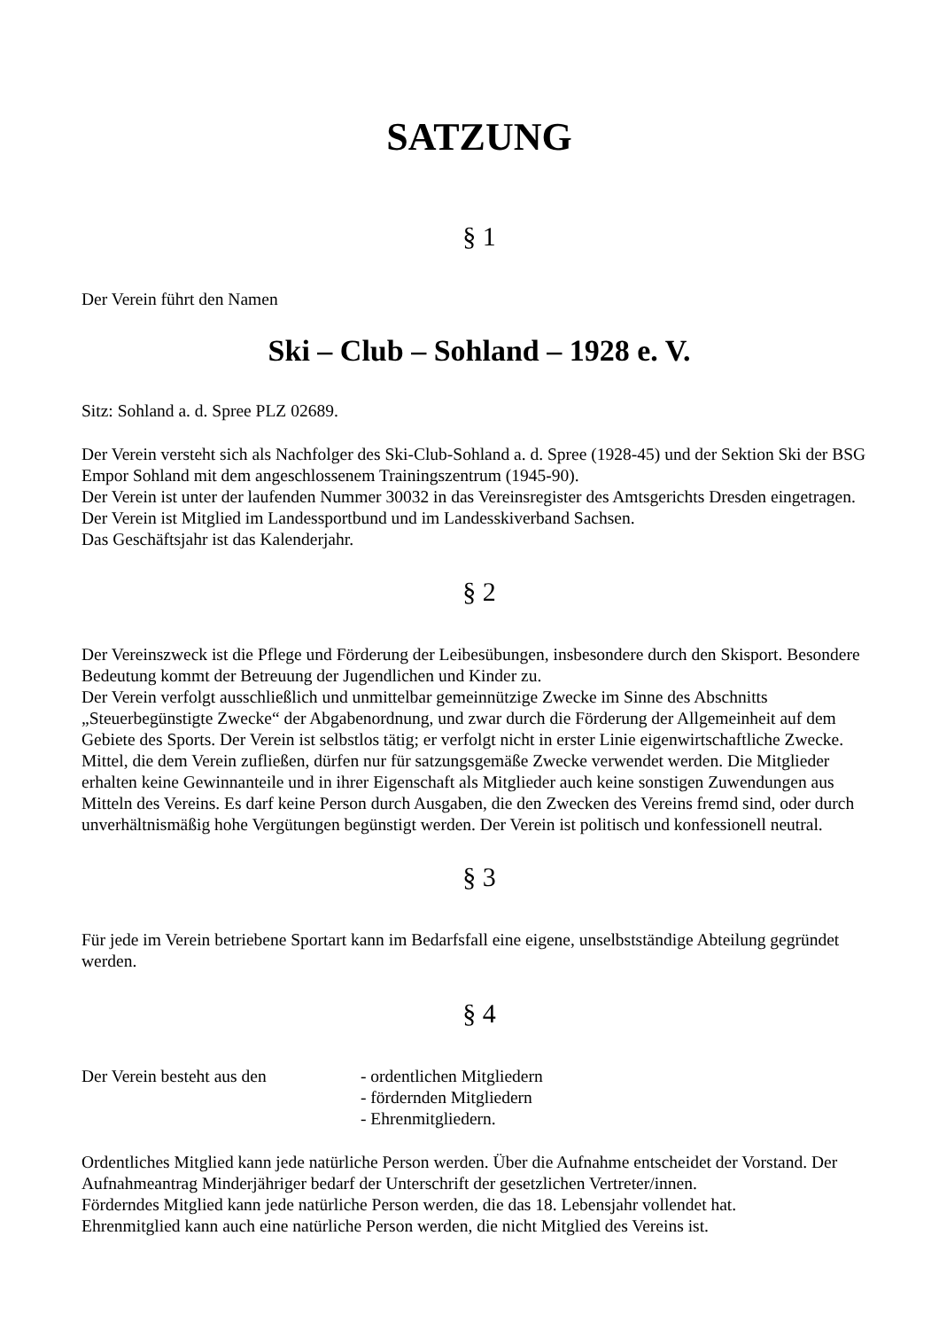SATZUNG
§ 1
Der Verein führt den Namen
Ski – Club – Sohland – 1928 e. V.
Sitz: Sohland a. d. Spree PLZ 02689.
Der Verein versteht sich als Nachfolger des Ski-Club-Sohland a. d. Spree (1928-45) und der Sektion Ski der BSG Empor Sohland mit dem angeschlossenem Trainingszentrum (1945-90).
Der Verein ist unter der laufenden Nummer 30032 in das Vereinsregister des Amtsgerichts Dresden eingetragen.
Der Verein ist Mitglied im Landessportbund und im Landesskiverband Sachsen.
Das Geschäftsjahr ist das Kalenderjahr.
§ 2
Der Vereinszweck ist die Pflege und Förderung der Leibesübungen, insbesondere durch den Skisport. Besondere Bedeutung kommt der Betreuung der Jugendlichen und Kinder zu.
Der Verein verfolgt ausschließlich und unmittelbar gemeinnützige Zwecke im Sinne des Abschnitts „Steuerbegünstigte Zwecke“ der Abgabenordnung, und zwar durch die Förderung der Allgemeinheit auf dem Gebiete des Sports. Der Verein ist selbstlos tätig; er verfolgt nicht in erster Linie eigenwirtschaftliche Zwecke.
Mittel, die dem Verein zufließen, dürfen nur für satzungsgemäße Zwecke verwendet werden. Die Mitglieder erhalten keine Gewinnanteile und in ihrer Eigenschaft als Mitglieder auch keine sonstigen Zuwendungen aus Mitteln des Vereins. Es darf keine Person durch Ausgaben, die den Zwecken des Vereins fremd sind, oder durch unverhältnismäßig hohe Vergütungen begünstigt werden. Der Verein ist politisch und konfessionell neutral.
§ 3
Für jede im Verein betriebene Sportart kann im Bedarfsfall eine eigene, unselbstständige Abteilung gegründet werden.
§ 4
Der Verein besteht aus den - ordentlichen Mitgliedern
- fördernden Mitgliedern
- Ehrenmitgliedern.
Ordentliches Mitglied kann jede natürliche Person werden. Über die Aufnahme entscheidet der Vorstand. Der Aufnahmeantrag Minderjähriger bedarf der Unterschrift der gesetzlichen Vertreter/innen.
Förderndes Mitglied kann jede natürliche Person werden, die das 18. Lebensjahr vollendet hat.
Ehrenmitglied kann auch eine natürliche Person werden, die nicht Mitglied des Vereins ist.